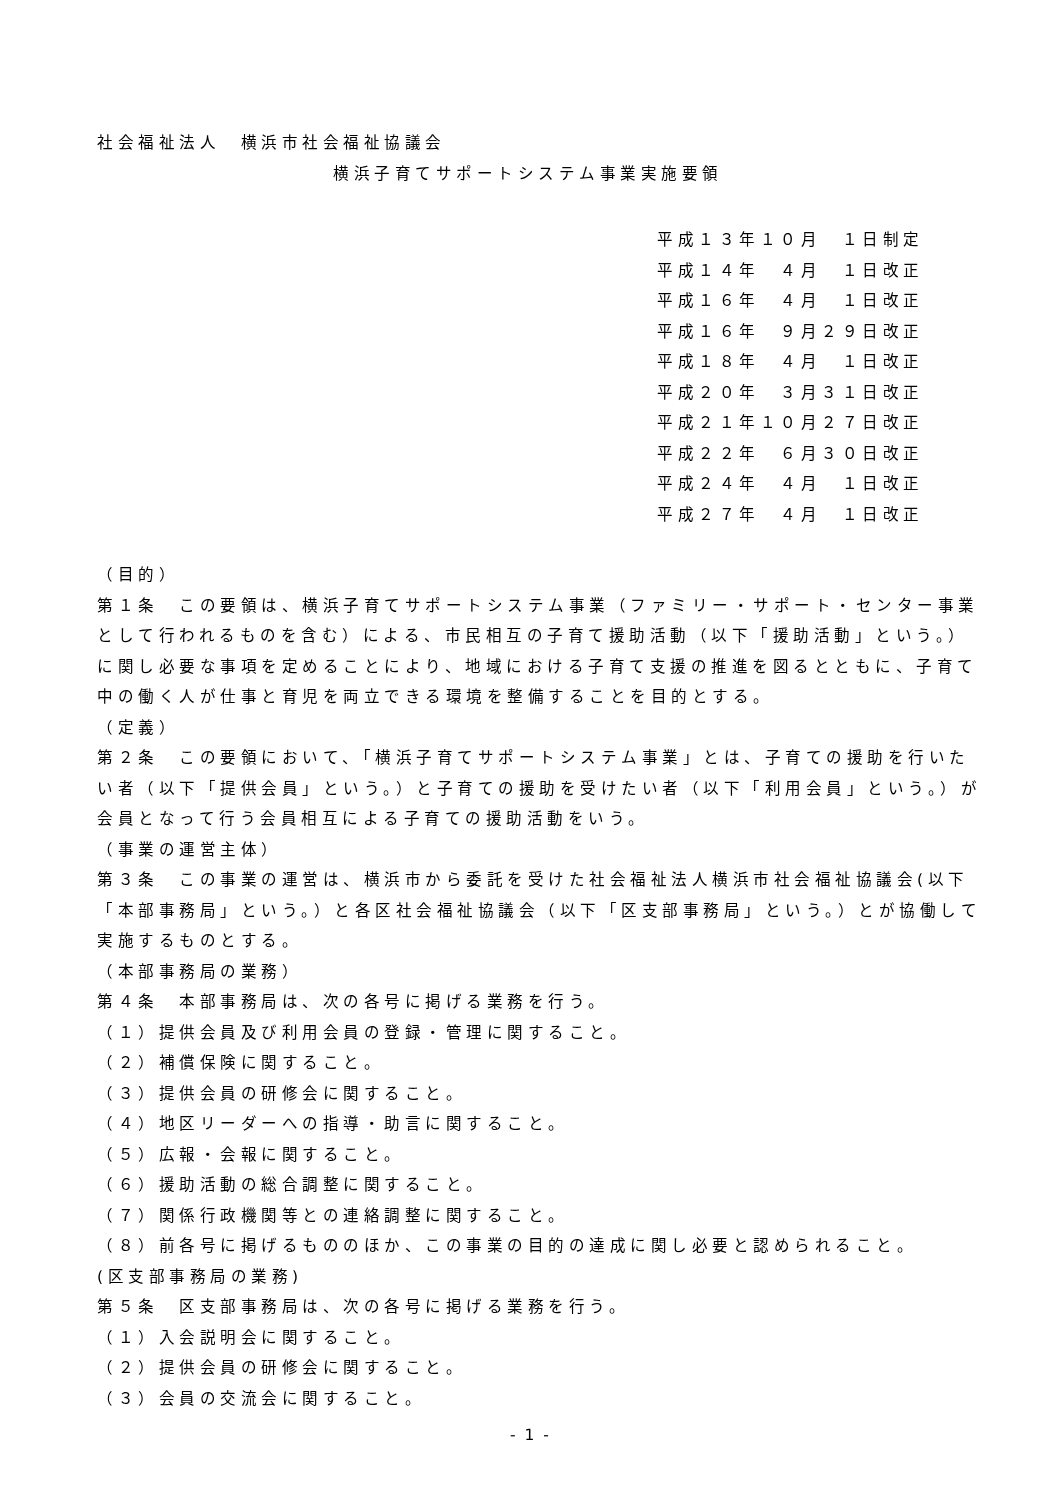社会福祉法人　横浜市社会福祉協議会
横浜子育てサポートシステム事業実施要領
平成１３年１０月　１日制定
平成１４年　４月　１日改正
平成１６年　４月　１日改正
平成１６年　９月２９日改正
平成１８年　４月　１日改正
平成２０年　３月３１日改正
平成２１年１０月２７日改正
平成２２年　６月３０日改正
平成２４年　４月　１日改正
平成２７年　４月　１日改正
（目的）
第１条　この要領は、横浜子育てサポートシステム事業（ファミリー・サポート・センター事業として行われるものを含む）による、市民相互の子育て援助活動（以下「援助活動」という。）に関し必要な事項を定めることにより、地域における子育て支援の推進を図るとともに、子育て中の働く人が仕事と育児を両立できる環境を整備することを目的とする。
（定義）
第２条　この要領において、「横浜子育てサポートシステム事業」とは、子育ての援助を行いたい者（以下「提供会員」という。）と子育ての援助を受けたい者（以下「利用会員」という。）が会員となって行う会員相互による子育ての援助活動をいう。
（事業の運営主体）
第３条　この事業の運営は、横浜市から委託を受けた社会福祉法人横浜市社会福祉協議会(以下「本部事務局」という。）と各区社会福祉協議会（以下「区支部事務局」という。）とが協働して実施するものとする。
（本部事務局の業務）
第４条　本部事務局は、次の各号に掲げる業務を行う。
（１）提供会員及び利用会員の登録・管理に関すること。
（２）補償保険に関すること。
（３）提供会員の研修会に関すること。
（４）地区リーダーへの指導・助言に関すること。
（５）広報・会報に関すること。
（６）援助活動の総合調整に関すること。
（７）関係行政機関等との連絡調整に関すること。
（８）前各号に掲げるもののほか、この事業の目的の達成に関し必要と認められること。
(区支部事務局の業務)
第５条　区支部事務局は、次の各号に掲げる業務を行う。
（１）入会説明会に関すること。
（２）提供会員の研修会に関すること。
（３）会員の交流会に関すること。
- 1 -